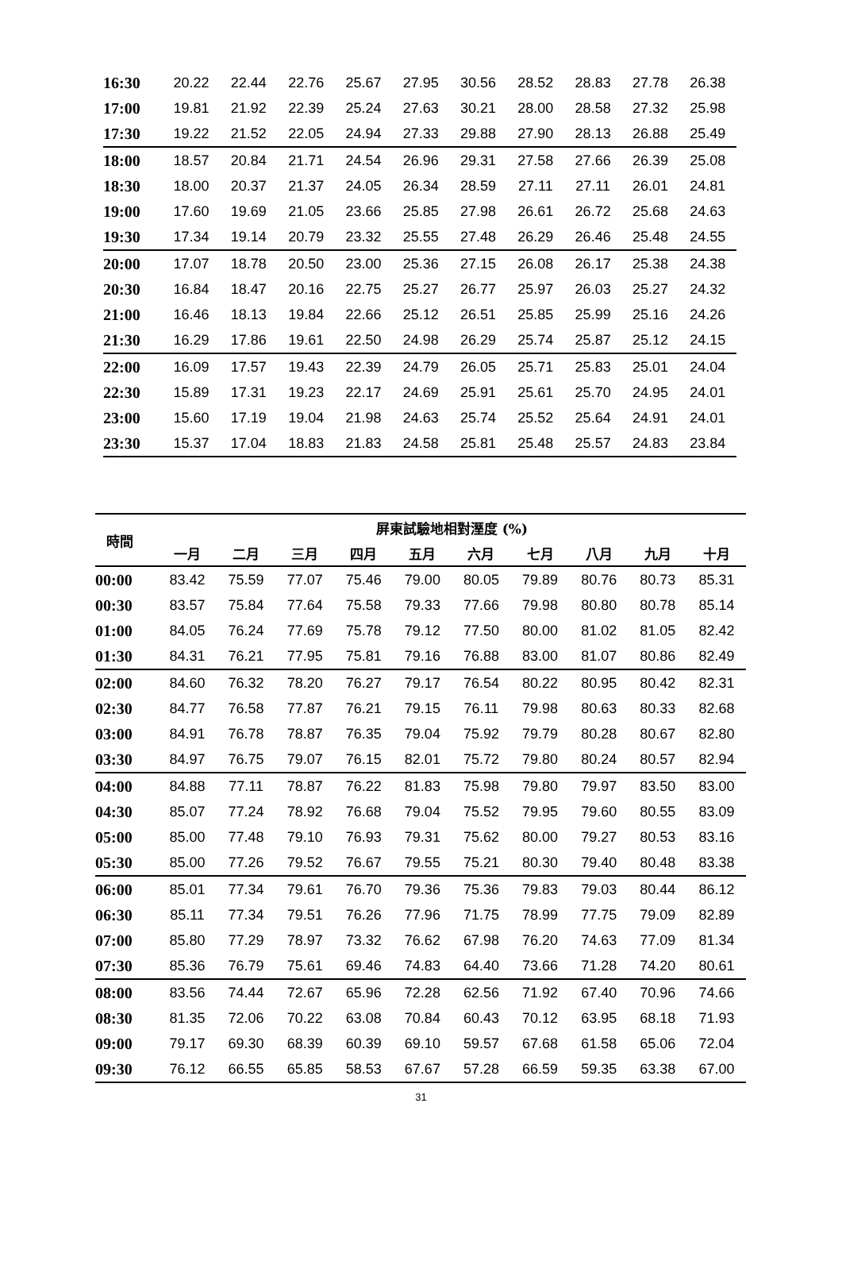| 16:30 | 20.22 | 22.44 | 22.76 | 25.67 | 27.95 | 30.56 | 28.52 | 28.83 | 27.78 | 26.38 |
| 17:00 | 19.81 | 21.92 | 22.39 | 25.24 | 27.63 | 30.21 | 28.00 | 28.58 | 27.32 | 25.98 |
| 17:30 | 19.22 | 21.52 | 22.05 | 24.94 | 27.33 | 29.88 | 27.90 | 28.13 | 26.88 | 25.49 |
| 18:00 | 18.57 | 20.84 | 21.71 | 24.54 | 26.96 | 29.31 | 27.58 | 27.66 | 26.39 | 25.08 |
| 18:30 | 18.00 | 20.37 | 21.37 | 24.05 | 26.34 | 28.59 | 27.11 | 27.11 | 26.01 | 24.81 |
| 19:00 | 17.60 | 19.69 | 21.05 | 23.66 | 25.85 | 27.98 | 26.61 | 26.72 | 25.68 | 24.63 |
| 19:30 | 17.34 | 19.14 | 20.79 | 23.32 | 25.55 | 27.48 | 26.29 | 26.46 | 25.48 | 24.55 |
| 20:00 | 17.07 | 18.78 | 20.50 | 23.00 | 25.36 | 27.15 | 26.08 | 26.17 | 25.38 | 24.38 |
| 20:30 | 16.84 | 18.47 | 20.16 | 22.75 | 25.27 | 26.77 | 25.97 | 26.03 | 25.27 | 24.32 |
| 21:00 | 16.46 | 18.13 | 19.84 | 22.66 | 25.12 | 26.51 | 25.85 | 25.99 | 25.16 | 24.26 |
| 21:30 | 16.29 | 17.86 | 19.61 | 22.50 | 24.98 | 26.29 | 25.74 | 25.87 | 25.12 | 24.15 |
| 22:00 | 16.09 | 17.57 | 19.43 | 22.39 | 24.79 | 26.05 | 25.71 | 25.83 | 25.01 | 24.04 |
| 22:30 | 15.89 | 17.31 | 19.23 | 22.17 | 24.69 | 25.91 | 25.61 | 25.70 | 24.95 | 24.01 |
| 23:00 | 15.60 | 17.19 | 19.04 | 21.98 | 24.63 | 25.74 | 25.52 | 25.64 | 24.91 | 24.01 |
| 23:30 | 15.37 | 17.04 | 18.83 | 21.83 | 24.58 | 25.81 | 25.48 | 25.57 | 24.83 | 23.84 |
| 時間 | 屏東試驗地相對溼度 (%) | | | | | | | | | |
| --- | --- | --- | --- | --- | --- | --- | --- | --- | --- | --- |
| | 一月 | 二月 | 三月 | 四月 | 五月 | 六月 | 七月 | 八月 | 九月 | 十月 |
| 00:00 | 83.42 | 75.59 | 77.07 | 75.46 | 79.00 | 80.05 | 79.89 | 80.76 | 80.73 | 85.31 |
| 00:30 | 83.57 | 75.84 | 77.64 | 75.58 | 79.33 | 77.66 | 79.98 | 80.80 | 80.78 | 85.14 |
| 01:00 | 84.05 | 76.24 | 77.69 | 75.78 | 79.12 | 77.50 | 80.00 | 81.02 | 81.05 | 82.42 |
| 01:30 | 84.31 | 76.21 | 77.95 | 75.81 | 79.16 | 76.88 | 83.00 | 81.07 | 80.86 | 82.49 |
| 02:00 | 84.60 | 76.32 | 78.20 | 76.27 | 79.17 | 76.54 | 80.22 | 80.95 | 80.42 | 82.31 |
| 02:30 | 84.77 | 76.58 | 77.87 | 76.21 | 79.15 | 76.11 | 79.98 | 80.63 | 80.33 | 82.68 |
| 03:00 | 84.91 | 76.78 | 78.87 | 76.35 | 79.04 | 75.92 | 79.79 | 80.28 | 80.67 | 82.80 |
| 03:30 | 84.97 | 76.75 | 79.07 | 76.15 | 82.01 | 75.72 | 79.80 | 80.24 | 80.57 | 82.94 |
| 04:00 | 84.88 | 77.11 | 78.87 | 76.22 | 81.83 | 75.98 | 79.80 | 79.97 | 83.50 | 83.00 |
| 04:30 | 85.07 | 77.24 | 78.92 | 76.68 | 79.04 | 75.52 | 79.95 | 79.60 | 80.55 | 83.09 |
| 05:00 | 85.00 | 77.48 | 79.10 | 76.93 | 79.31 | 75.62 | 80.00 | 79.27 | 80.53 | 83.16 |
| 05:30 | 85.00 | 77.26 | 79.52 | 76.67 | 79.55 | 75.21 | 80.30 | 79.40 | 80.48 | 83.38 |
| 06:00 | 85.01 | 77.34 | 79.61 | 76.70 | 79.36 | 75.36 | 79.83 | 79.03 | 80.44 | 86.12 |
| 06:30 | 85.11 | 77.34 | 79.51 | 76.26 | 77.96 | 71.75 | 78.99 | 77.75 | 79.09 | 82.89 |
| 07:00 | 85.80 | 77.29 | 78.97 | 73.32 | 76.62 | 67.98 | 76.20 | 74.63 | 77.09 | 81.34 |
| 07:30 | 85.36 | 76.79 | 75.61 | 69.46 | 74.83 | 64.40 | 73.66 | 71.28 | 74.20 | 80.61 |
| 08:00 | 83.56 | 74.44 | 72.67 | 65.96 | 72.28 | 62.56 | 71.92 | 67.40 | 70.96 | 74.66 |
| 08:30 | 81.35 | 72.06 | 70.22 | 63.08 | 70.84 | 60.43 | 70.12 | 63.95 | 68.18 | 71.93 |
| 09:00 | 79.17 | 69.30 | 68.39 | 60.39 | 69.10 | 59.57 | 67.68 | 61.58 | 65.06 | 72.04 |
| 09:30 | 76.12 | 66.55 | 65.85 | 58.53 | 67.67 | 57.28 | 66.59 | 59.35 | 63.38 | 67.00 |
31